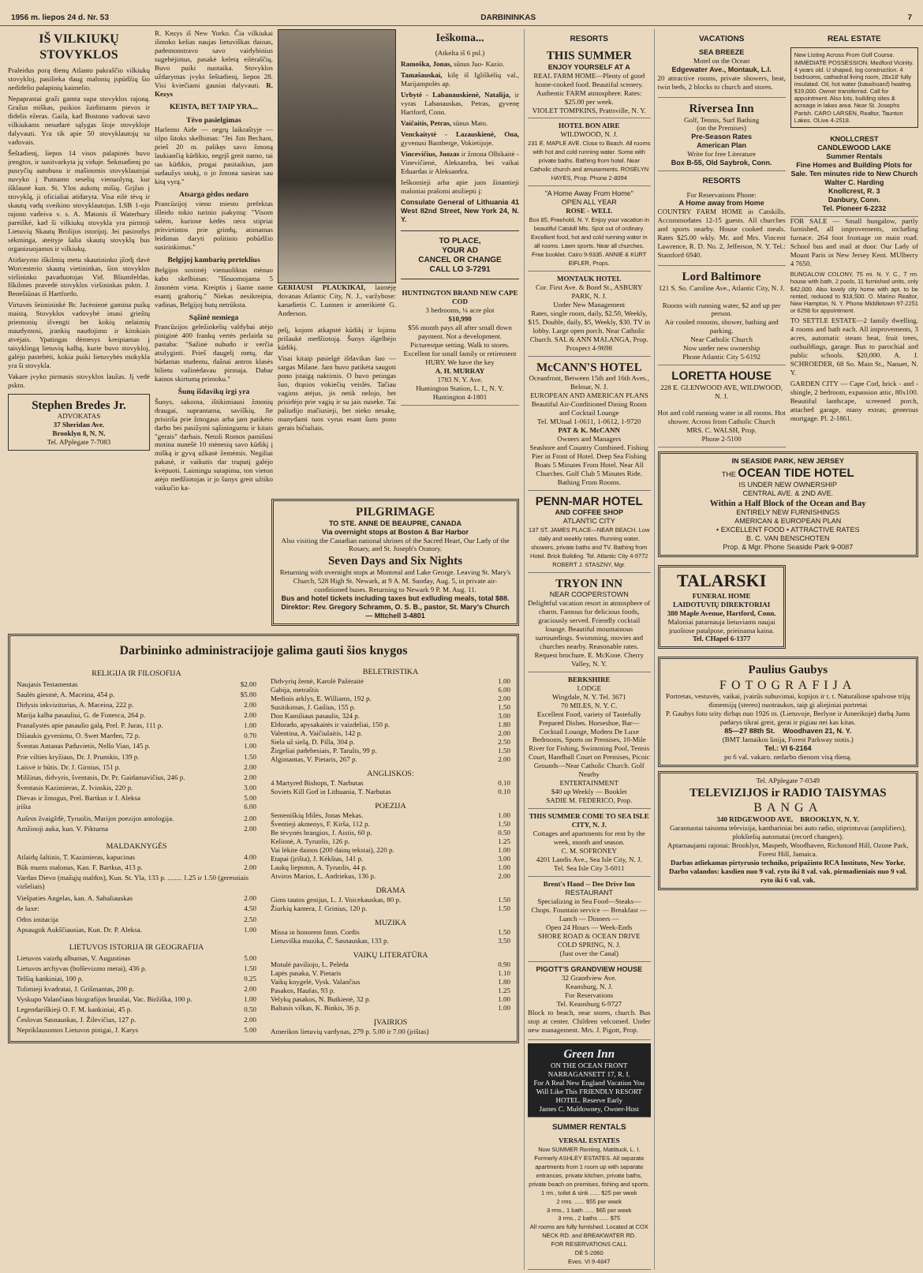1956 m. liepos 24 d. Nr. 53 DARBININKAS 7
IŠ VILKIUKŲ STOVYKLOS
Praleidus porą dienų Atlanto pakraščio vilkiukų stovykloj, pasilieka daug malonių įspūdžių šio nedidelio palapinių kaimelio.
Nepaprastai graži gamta supa stovyklos rajoną. Gražus miškas, puikios žaidimams pievos ir didelis ežeras. Gaila, kad Bostono vadovai savo vilkiukams nesudarė sąlygas šioje stovykloje dalyvauti. Yra tik apie 50 stovyklautojų su vadovais.
Šeštadienį, liepos 14 visos palapinės buvo įrengtos, ir susitvarkyta jų viduje. Sekmadienį po pusryčių autobusu ir mašinomis stovyklautojai nuvyko į Putnamo seselių vienuolyną, kur išklausė kun. St. Ylos aukotų mišių. Grįžus į stovyklą, ji oficialiai atidaryta. Visa eilė tėvų ir skautų vadų sveikino stovyklautojus. LSB 1-ojo rajono vadeiva v. s. A. Matonis iš Waterbury pareiškė, kad ši vilkiukų stovykla yra pirmoji Lietuvių Skautų Brolijos istorijoj. Jei pasirodys sėkminga, ateityje šalia skautų stovyklų bus organizuojamos ir vilkiukų.
Atidarymo iškilmių metu skautininko įžodį davė Worcesterio skautų vietininkas, šios stovyklos viršininko pavaduotojas Vid. Bliumfeldas. Iškilmes pravedė stovyklos viršininkas psktn. J. Benešiūnas iš Hartfordo.
Virtuvės šeimininkė Br. Jucėnienė gamina puikų maistą. Stovyklos vadovybė imasi griežtų priemonių išvengti bet kokių nelaimių maudymosi, įrankių naudojimo ir kitokiais atvėjais. Ypatingas dėmesys kreipiamas į taisyklingą lietuvių kalbą, kurie buvo stovykloj, galėjo pastebėti, kokia puiki lietuvybės mokykla yra ši stovykla.
Vakare įvyko pirmasis stovyklos laužas. Jį vedė psktn.
Stephen Bredes Jr.
ADVOKATAS
37 Sheridan Ave.
Brooklyn 8, N. N.
Tel. APplegate 7-7083
R. Kezys iš New Yorko. Čia vilkiukai išmoko kelias naujas lietuviškas dainas, pademonstravo savo vaidybinius sugebėjimus, pasakė keletą eilėraščių. Buvo puiki nuotaika. Stovyklos uždarymas įvyks šeštadienį, liepos 28. Visi kviečiami gausiai dalyvauti. R. Kezys
KEISTA, BET TAIP YRA...
Tėvo pasielgimas
Harlemo Aide — negrų laikraštyje — tilpo šitoks skelbimas: "Jei Jim Becham, prieš 20 m. palikęs savo žmoną laukiančią kūdikio, negrįš greit namo, tai tas kūdikis, progai pasitaikius, jam sudaužys snukį, o jo žmona susiras sau kitą vyrą."
Atsarga gėdos nedaro
Prancūzijoj vieno miesto prefektas išleido tokio turinio įsakymą: "Visom salėm, kuriose kėdės nėra stipriai pritvirtintos prie grindų, atimamas leidimas daryti politinio pobūdžio susirinkimus."
Belgijoj kambarių perteklius
Belgijos sostinėj vienuoliktas mėnuo kabo skelbimas: "Išnuomojama 5 žmonėm vieta. Kreiptis į šiame name esantį graborių." Niekas nesikreipia, vadinas, Belgijoj butų netrūksta.
Sąžinė nemiega
Prancūzijos geležinkelių valdybai atėjo piniginė 400 frankų vertės perlaida su pastaba: "Sažinė nubudo ir verčia atsilyginti. Prieš daugelį metų, dar būdamas studentu, dažnai antros klasės bilietu važinėdavau pirmaja. Dabar kainos skirtumą primoku."
Šunų išdavikų irgi yra
Šunys, sakoma, ištikimiausi žmonių draugai, suprantama, saviškių. Jie prisiriša prie žmogaus arba jam patikėto darbo bei pasižymi sąžiningumu ir kitais "gerais" darbais. Netoli Romos pamišusi motina nunešė 10 mėnesių savo kūdikį į mišką ir gyvą užkasė žemėmis. Negiliai pakasė, ir vaikutis dar truputį galėjo kvėpuoti. Laimingu sutapimu, ton vieton atėjo medžiotojas ir jo šunys greit užtiko vaikučio ka-
GERIAUSI PLAUKIKAI, laimėję dovanas Atlantic City, N. J., varžybose: kanadietis C. Lumsen ir amerikietė G. Anderson.
pelį, kojom atkapstė kūdikį ir lojimu prišaukė medžiotoją. Šunys išgelbėjo kūdikį.
Visai kitaip pasielgė išdavikas šuo — sargas Milane. Jam buvo patikėta saugoti pono įstaigą naktimis. O buvo petingas šuo, drąsios vokiečių veislės. Tačiau vagims atėjus, jis netik nelojo, bet prisidėjo prie vagių ir su jais nuseke. Tai paliudijo mačiusieji, bet nieko nesakę, manydami tuos vyrus esant šuns pono gerais bičiuliais.
Ieškoma...
(Atkelta iš 6 psl.)
Ramoška, Jonas, sūnus Juo- Kazio.
Tamašauskai, kilę iš Igliškėlių val., Marijampolės ap.
Urbytė - Labanauskienė, Natalija, ir vyras Labanauskas, Petras, gyvenę Hartford, Conn.
Vaičaitis, Petras, sūnus Mato.
Venckaitytė - Lazauskienė, Ona, gyvenusi Bamberge, Vokietijoje.
Vincevičius, Juozas ir žmona Olbikaitė - Vinevičienė, Aleksandra, bei vaikai Eduardas ir Aleksandra.
Ieškomieji arba apie juos žinantieji maloniai prašomi atsiliepti į:
Consulate General of Lithuania 41 West 82nd Street, New York 24, N. Y.
TO PLACE,
YOUR AD
CANCEL OR CHANGE
CALL LO 3-7291
HUNTINGTON BRAND NEW CAPE COD
3 bedrooms, ¼ acre plot
$10,990
$56 month pays all after small down payment. Not a development.
Picturesque setting. Walk to stores. Excellent for small family or retirement
HURY. We have the key
A. H. MURRAY
1783 N. Y. Ave.
Huntington Station, L. I., N. Y.
Huntington 4-1801
PILGRIMAGE
TO STE. ANNE DE BEAUPRE, CANADA
Via overnight stops at Boston & Bar Harbor
Also visiting the Canadian national shrines of the Sacred Heart, Our Lady of the Rosary, and St. Joseph's Oratory.
Seven Days and Six Nights
Returning with overnight stops at Montreal and Lake George. Leaving St. Mary's Church, 528 High St. Newark, at 9 A. M. Sunday, Aug. 5, in private air-conditioned buses. Returning to Newark 9 P. M. Aug. 11.
Bus and hotel tickets including taxes but exlluding meals, total $88.
Direktor: Rev. Gregory Schramm, O. S. B., pastor, St. Mary's Church — MItchell 3-4801
Darbininko administracijoje galima gauti šios knygos
| RELIGIJA IR FILOSOFIJA | |
| --- | --- |
| Naujasis Testamentas | $2.00 |
| Saulės giesmė, A. Maceina, 454 p. | $5.00 |
| Didysis inkvizitorius, A. Maceina, 222 p. | 2.00 |
| Marija kalba pasauliui, G. de Fonesca, 264 p. | 2.00 |
| Pranašystės apie pasaulio galą, Prel. P. Juras, 111 p. | 1.00 |
| Džiaukis gyvenimu, O. Swet Marden, 72 p. | 0.70 |
| Šventas Antanas Paduvietis, Nello Vian, 145 p. | 1.00 |
| Prie vilties kryžiaus, Dr. J. Prunskis, 139 p. | 1.50 |
| Laisvė ir būtis. Dr. J. Girnius, 151 p. | 2.00 |
| Milžinas, didvyris, šventasis, Dr. Pr. Gaidamavičius, 246 p. | 2.00 |
| Šventasis Kazimieras, Z. Ivinskis, 220 p. | 3.00 |
| Dievas ir žmogus, Prel. Bartkus ir J. Aleksa įrišta | 5.00 6.00 |
| Aušros žvaigždė, Tyruolis, Marijos poezijos antologija. | 2.00 |
| Amžinoji auka, kun. V. Pikturna | 2.00 |
| MALDAKNYGĖS | |
| Atlaidų šaltinis, T. Kazimieras, kapucinas | 4.00 |
| Būk mums malonus, Kan. F. Bartkus, 413 p. | 2.00 |
| Vardan Dievo (mažųjų maldos), Kun. St. Yla, 133 p. ........ 1.25 ir 1.50 (geresniais viršeliais) | |
| Viešpaties Angelas, kan. A. Sabaliauskas | 2.00 |
| de luxe: | 4.50 |
| Odos imitacija | 2.50 |
| Apsaugok Aukščiausias, Kun. Dr. P. Aleksa. | 1.00 |
| LIETUVOS ISTORIJA IR GEOGRAFIJA | |
| Lietuvos vaizdų albumas, V. Augustinas | 5.00 |
| Lietuvos archyvas (bolševizmo metai), 436 p. | 1.50 |
| Telšių kankiniai, 100 p. | 0.25 |
| Tolimieji kvadratai, J. Grišmantas, 200 p. | 2.00 |
| Vyskupo Valančiaus biografijos bruožai, Vac. Biržiška, 100 p. | 1.00 |
| Legendariškieji O. F. M. kankiniai, 45 p. | 0.50 |
| Česlovas Sasnauskas, J. Žilevičius, 127 p. | 2.00 |
| Nepriklausomos Lietuvos pinigai, J. Karys | 5.00 |
| BELETRISTIKA | |
| --- | --- |
| Didvyrių žemė, Karolė Pažėraitė | 1.00 |
| Gabija, metraštis | 6.00 |
| Medinis arklys, E. Williams, 192 p. | 2.00 |
| Susitikimas, J. Gailius, 155 p. | 1.50 |
| Don Kamiliaus pasaulis, 324 p. | 3.00 |
| Eldorado, apysakaitės ir vaizdeliai, 150 p. | 1.80 |
| Valentina, A. Vaičiulaitis, 142 p. | 2.00 |
| Siela už sielą, D. Pilla, 304 p. | 2.50 |
| Žirgeliai padebesiais, P. Tarulis, 99 p. | 1.50 |
| Algimantas, V. Pietaris, 267 p. | 2.00 |
| ANGLISKOS: | |
| 4 Martyred Bishops, T. Narbutas | 0.10 |
| Soviets Kill God in Lithuania, T. Narbutas | 0.10 |
| POEZIJA | |
| Semeniškių Idilės, Jonas Mekas. | 1.00 |
| Šventieji akmenys, F. Kirša, 112 p. | 1.50 |
| Be tėvynės brangios, J. Aistis, 60 p. | 0.50 |
| Kelionė, A. Tyruolis, 126 p. | 1.25 |
| Vai lėkite dainos (200 dainų tekstai), 220 p. | 1.00 |
| Etapai (įrišta), J. Kėkštas, 141 p. | 3.00 |
| Laukų liepsnos, A. Tyruolis, 44 p. | 1.00 |
| Atviros Marios, L. Andriekus, 136 p. | 2.00 |
| DRAMA | |
| Gims tautos genijus, L. J. Voicekauskas, 80 p. | 1.50 |
| Žiurkių kamera, J. Grinius, 120 p. | 1.50 |
| MUZIKA | |
| Missa in honorem Imm. Cordis | 1.50 |
| Lietuviška muzika, Č. Sasnauskas, 133 p. | 3.50 |
| VAIKŲ LITERATŪRA | |
| Motulė paviliojo, L. Pelėda | 0.90 |
| Lapės pasaka, V. Pietaris | 1.10 |
| Vaikų knygelė, Vysk. Valančius | 1.80 |
| Pasakos, Haufas, 93 p. | 1.25 |
| Velykų pasakos, N. Butkienė, 32 p. | 1.00 |
| Baltasis vilkas, K. Binkis, 36 p. | 1.00 |
| ĮVAIRIOS | |
| Amerikos lietuvių vardynas, 279 p. 5.00 ir 7.00 (įrištas) | |
RESORTS
THIS SUMMER
ENJOY YOURSELF AT A
REAL FARM HOME—Plenty of good home-cooked food. Beautiful scenery. Authentic FARM atmosphere. Rates: $25.00 per week.
VIOLET TOMPKINS, Prattsville, N. Y.
HOTEL BON AIRE
WILDWOOD, N. J.
231 E. MAPLE AVE. Close to Beach. All rooms with hot and cold running water. Some with private baths. Bathing from hotel. Near Catholic church and amusements. ROSELYN HAYES, Prop. Phone 2-8094
"A Home Away From Home"
OPEN ALL YEAR
ROSE - WELL
Box 85, Freehold, N. Y. Enjoy your vacation in beautiful Catskill Mts. Spot out of ordinary. Excellent food, hot and cold running water in all rooms. Lawn sports. Near all churches. Free booklet. Cairo 9-9335. ANNIE & KURT EIFLER, Props.
MONTAUK HOTEL
Cor. First Ave. & Bond St., ASBURY PARK, N. J.
Under New Management
Rates, single room, daily, $2.50, Weekly, $15. Double, daily, $5, Weekly, $30. TV in lobby. Large open porch. Near Catholic Church. SAL & ANN MALANGA, Prop.
Prospect 4-9698
McCANN'S HOTEL
Oceanfront, Between 15th and 16th Aves., Belmar, N. J.
EUROPEAN AND AMERICAN PLANS
Beautiful Air-Conditioned Dining Room and Cocktail Lounge
Tel. MUtual 1-0611, 1-0612, 1-9720
PAT & K. McCANN
Owners and Managers
Seashore and Country Combined. Fishing Pier in Front of Hotel. Deep Sea Fishing Boats 5 Minutes From Hotel. Near All Churches. Golf Club 5 Minutes Ride. Bathing From Rooms.
PENN-MAR HOTEL
AND COFFEE SHOP
ATLANTIC CITY
137 ST. JAMES PLACE—NEAR BEACH. Low daily and weekly rates. Running water, showers, private baths and TV. Bathing from Hotel. Brick Building. Tel. Atlantic City 4-9772
ROBERT J. STASZNY, Mgr.
TRYON INN
NEAR COOPERSTOWN
Delightful vacation resort in atmosphere of charm. Famous for delicious foods, graciously served. Friendly cocktail lounge. Beautiful mountainous surroundings. Swimming, movies and churches nearby. Reasonable rates. Request brochure. E. McKone. Cherry Valley, N. Y.
BERKSHIRE
LODGE
Wingdale, N. Y. Tel. 3671
70 MILES, N. Y. C.
Excellent Food, variety of Tastefully Prepared Dishes. Horseshoe, Bar—Cocktail Lounge, Modern De Luxe Bedrooms, Sports on Premises, 10-Mile River for Fishing, Swimming Pool, Tennis Court, Handball Court on Premises, Picnic Grounds—Near Catholic Church. Golf Nearby
ENTERTAINMENT
$40 up Weekly — Booklet
SADIE M. FEDERICO, Prop.
THIS SUMMER COME TO SEA ISLE CITY, N. J.
Cottages and apartments for rent by the week, month and season.
C. M. SOFRONEY
4201 Landis Ave., Sea Isle City, N. J.
Tel. Sea Isle City 3-6011
Brent's Hand -- Dee Drive Inn
RESTAURANT
Specializing in Sea Food—Steaks—Chops. Fountain service — Breakfast — Lunch — Dinners —
Open 24 Hours — Week-Ends
SHORE ROAD & OCEAN DRIVE
COLD SPRING, N. J.
(Just over the Canal)
PIGOTT'S GRANDVIEW HOUSE
32 Grandview Ave.
Keansburg, N. J.
For Reservations
Tel. Keansburg 6-9727
Block to beach, near stores, church. Bus stop at center. Children velcomed. Under new management. Mrs. J. Pigott, Prop.
Green Inn
ON THE OCEAN FRONT
NARRAGANSETT 17, R. I.
For A Real New England Vacation You Will Like This FRIENDLY RESORT HOTEL. Reserve Early
James C. Muldowney, Owner-Host
SUMMER RENTALS
VERSAL ESTATES
Now SUMMER Renting, Mattituck, L. I. Formerly ASHLEY ESTATES. All separate apartments from 1 room up with separate entrances, private kitchen, private baths, private beach on premises, fishing and sports.
1 rm., toilet & sink ...... $25 per week
2 rms. ...... $55 per week
3 rms., 1 bath ...... $65 per week
3 rms., 2 baths ...... $75
All rooms are fully furnished. Located at COX NECK RD. and BREAKWATER RD.
FOR RESERVATIONS CALL
DE 5-2060
Eves. VI 9-4847
VACATIONS
SEA BREEZE
Motel on the Ocean
Edgewater Ave., Montauk, L.I.
20 attractive rooms, private showers, heat, twin beds, 2 blocks to church and stores.
Riversea Inn
Golf, Tennis, Surf Bathing
(on the Premises)
Pre-Season Rates
American Plan
Write for free Literature
Box B-55, Old Saybrok, Conn.
RESORTS
For Reservations Phone:
A Home away from Home
COUNTRY FARM HOME in Catskills. Accommodates 12-15 guests. All churches and sports nearby. House cooked meals. Rates $25.00 wkly. Mr. and Mrs. Vincent Lawrence, R. D. No. 2, Jefferson, N. Y. Tel.: Stamford 6940.
Lord Baltimore
121 S. So. Caroline Ave., Atlantic City, N. J.
Rooms with running water, $2 and up per person.
Air cooled roooms, shower, bathing and parking.
Near Catholic Church
Now under new ownership
Phone Atlantic City 5-6192
LORETTA HOUSE
228 E. GLENWOOD AVE, WILDWOOD, N. J.
Hot and cold running water in all rooms. Hot shower. Across from Catholic Church
MRS. C. WALSH, Prop.
Phone 2-5100
REAL ESTATE
New Listing Across From Golf Course. IMMEDIATE POSSESSION. Medford Vicinity. 4 years old. U shaped, log construction. 4 bedrooms, cathedral living room, 28x18' fully insulated. Oil, hot water (baseboard) heating. $19,000. Owner transferred. Call for appointment. Also lots, building sites & acreage in lakes area. Near St. Josephs Parish. CARO LARSEN, Realtor, Taunton Lakes. OLive 4-2518.
KNOLLCREST
CANDLEWOOD LAKE
Summer Rentals
Fine Homes and Building Plots for Sale. Ten minutes ride to New Church
Walter C. Harding
Knollcrest, R. 3
Danbury, Conn.
Tel. Pioneer 6-2232
FOR SALE — Small bungalow, partly furnished, all improvements, including furnace. 264 foot frontage on main road. School bus and mail at door. Our Lady of Mount Paris in New Jersey Kent. MUlberry 4 7650.
BUNGALOW COLONY, 75 mi. N. Y. C., 7 rm. house with bath, 2 pools, 11 furnished units, only $42,000. Also lovely city home with apt. to be rented, reduced to $18,500. O. Marino Realtor, New Hampton, N. Y. Phone Middletown 97-2251 or 6298 for appointment.
TO SETTLE ESTATE—2 family dwelling. 4 rooms and bath each. All improvements, 3 acres, automatic steam heat, fruit trees, outbuildings, garage. Bus to parochial and public schools. $20,000. A. J. SCHROEDER, 68 So. Main St., Nanuet, N. Y.
GARDEN CITY — Cape Cod, brick - and - shingle, 2 bedroom, expansion attic, 80x100. Beautiful landscape, screened porch, attached garage, many extras; generous mortgage. Pl. 2-1861.
IN SEASIDE PARK, NEW JERSEY
THE OCEAN TIDE HOTEL
IS UNDER NEW OWNERSHIP
CENTRAL AVE. & 2ND AVE.
Within a Half Block of the Ocean and Bay
ENTIRELY NEW FURNISHINGS
AMERICAN & EUROPEAN PLAN
• EXCELLENT FOOD • ATTRACTIVE RATES
B. C. VAN BENSCHOTEN
Prop. & Mgr. Phone Seaside Park 9-0087
TALARSKI
FUNERAL HOME
LAIDOTUVIŲ DIREKTORIAI
380 Maple Avenue, Hartford, Conn.
Maloniai patarnauja lietuviams naujai įruoštose patalpose, prieinama kaina.
Tel. CHapel 6-1377
Paulius Gaubys
FOTOGRAFIJA
Portretas, vestuvės, vaikai, įvairūs subuvimai, kopijos ir t. t. Naturaliose spalvose trijų dimensijų (stereo) nuotraukos, taip gi aliejiniai portretai
P. Gaubys foto srity dirbąs nuo 1926 m. (Lietuvoje, Berlyne ir Amerikoje) darbą Jums padarys tikrai greit, gerai ir pigiau nei kas kitas.
85—27 88th St. Woodhaven 21, N. Y.
(BMT Jamaikos linija, Forest Parkway stotis.)
Tel.: VI 6-2164
po 6 val. vakaro. nedarbo dienom visą dieną.
Tel. APplegate 7-0349
TELEVIZIJOS ir RADIO TAISYMAS
BANGA
340 RIDGEWOOD AVE. BROOKLYN, N. Y.
Garantuotai taisoma televizija, kambariniai bei auto radio, stiprintuvai (amplifiers), plokštelių automatai (record changers).
Aptarnaujami rajonai: Brooklyn, Maspeth, Woodhaven, Richmond Hill, Ozone Park, Forest Hill, Jamaica.
Darbas atliekamas pirtyrusio techniko, pripažinto RCA Instituto, New Yorke.
Darbo valandos: kasdien nuo 9 val. ryto iki 8 val. vak. pirmadieniais nuo 9 val. ryto iki 6 val. vak.